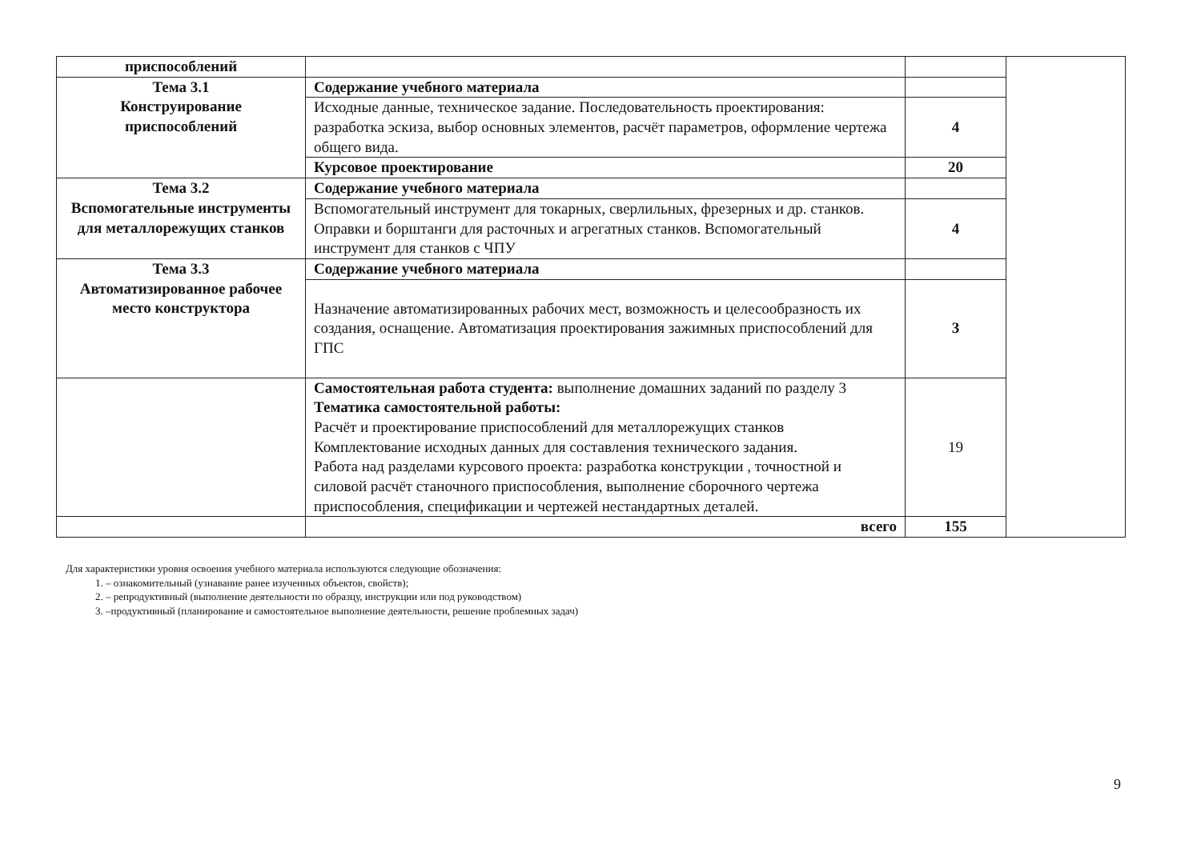| приспособлений | | | |
| Тема 3.1 Конструирование приспособлений | Содержание учебного материала | | |
| | Исходные данные, техническое задание. Последовательность проектирования: разработка эскиза, выбор основных элементов, расчёт параметров, оформление чертежа общего вида. | 4 | |
| | Курсовое проектирование | 20 | |
| Тема 3.2 Вспомогательные инструменты для металлорежущих станков | Содержание учебного материала | | |
| | Вспомогательный инструмент для токарных, сверлильных, фрезерных и др. станков. Оправки и борштанги для расточных и агрегатных станков. Вспомогательный инструмент для станков с ЧПУ | 4 | |
| Тема 3.3 Автоматизированное рабочее место конструктора | Содержание учебного материала | | |
| | Назначение автоматизированных рабочих мест, возможность и целесообразность их создания, оснащение. Автоматизация проектирования зажимных приспособлений для ГПС | 3 | |
| | Самостоятельная работа студента: выполнение домашних заданий по разделу 3 Тематика самостоятельной работы: Расчёт и проектирование приспособлений для металлорежущих станков Комплектование исходных данных для составления технического задания. Работа над разделами курсового проекта: разработка конструкции , точностной и силовой расчёт станочного приспособления, выполнение сборочного чертежа приспособления, спецификации и чертежей нестандартных деталей. | 19 | |
| | всего | 155 | |
Для характеристики уровня освоения учебного материала используются следующие обозначения:
1. – ознакомительный (узнавание ранее изученных объектов, свойств);
2. – репродуктивный (выполнение деятельности по образцу, инструкции или под руководством)
3. –продуктивный (планирование и самостоятельное выполнение деятельности, решение проблемных задач)
9